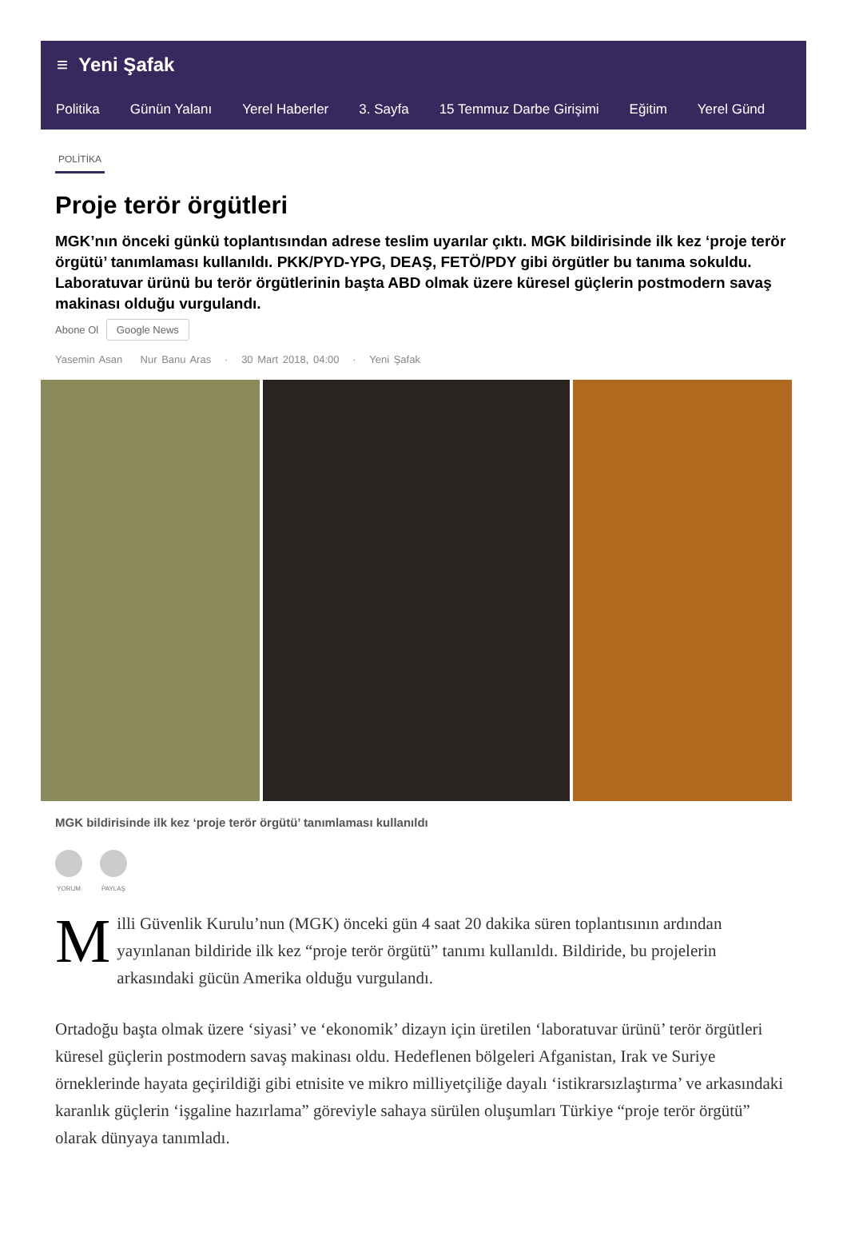≡ Yeni Şafak
Politika Günün Yalanı Yerel Haberler 3. Sayfa 15 Temmuz Darbe Girişimi Eğitim Yerel Günd
POLİTİKA
Proje terör örgütleri
MGK’nın önceki günkü toplantısından adrese teslim uyarılar çıktı. MGK bildirisinde ilk kez ‘proje terör örgütü’ tanımlaması kullanıldı. PKK/PYD-YPG, DEAŞ, FETÖ/PDY gibi örgütler bu tanıma sokuldu. Laboratuvar ürünü bu terör örgütlerinin başta ABD olmak üzere küresel güçlerin postmodern savaş makinası olduğu vurgulandı.
Abone Ol Google News
Yasemin Asan Nur Banu Aras · 30 Mart 2018, 04:00 · Yeni Şafak
MGK bildirisinde ilk kez ‘proje terör örgütü’ tanımlaması kullanıldı
YORUM PAYLAŞ
Milli Güvenlik Kurulu’nun (MGK) önceki gün 4 saat 20 dakika süren toplantısının ardından yayınlanan bildiride ilk kez “proje terör örgütü” tanımı kullanıldı. Bildiride, bu projelerin arkasındaki gücün Amerika olduğu vurgulandı.
Ortadoğu başta olmak üzere ‘siyasi’ ve ‘ekonomik’ dizayn için üretilen ‘laboratuvar ürünü’ terör örgütleri küresel güçlerin postmodern savaş makinası oldu. Hedeflenen bölgeleri Afganistan, Irak ve Suriye örneklerinde hayata geçirildiği gibi etnisite ve mikro milliyetçiliğe dayalı ‘istikrarsızlaştırma’ ve arkasındaki karanlık güçlerin ‘işgaline hazırlama” göreviyle sahaya sürülen oluşumları Türkiye “proje terör örgütü” olarak dünyaya tanımladı.